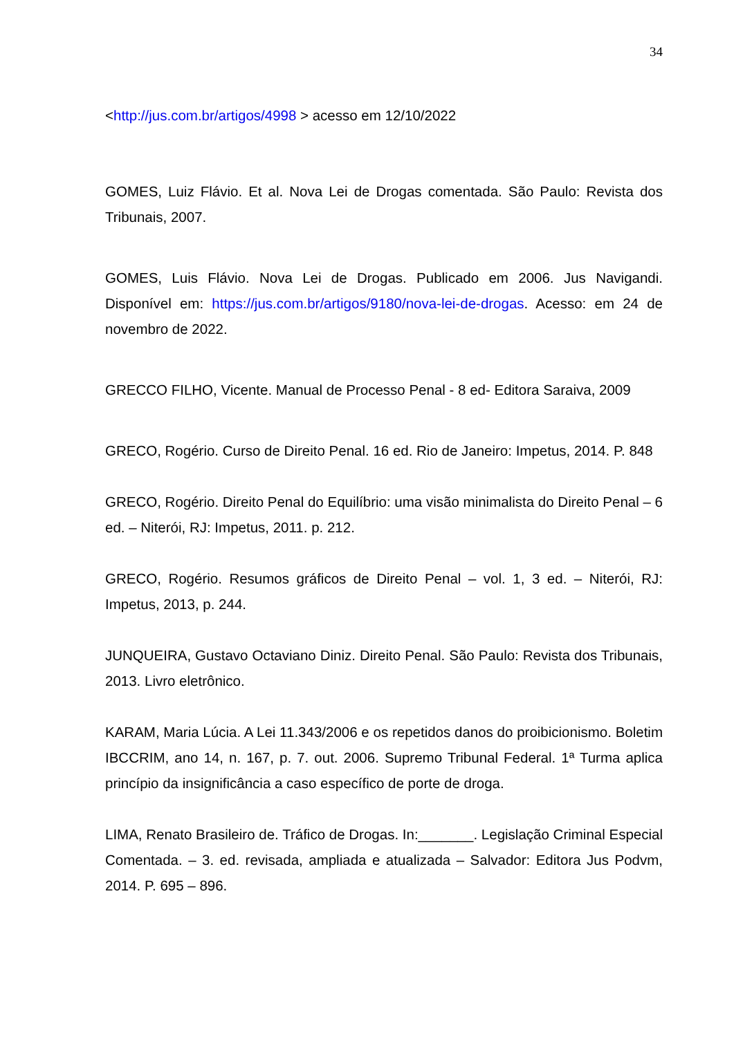34
<http://jus.com.br/artigos/4998 > acesso em 12/10/2022
GOMES, Luiz Flávio. Et al. Nova Lei de Drogas comentada. São Paulo: Revista dos Tribunais, 2007.
GOMES, Luis Flávio. Nova Lei de Drogas. Publicado em 2006. Jus Navigandi. Disponível em: https://jus.com.br/artigos/9180/nova-lei-de-drogas. Acesso: em 24 de novembro de 2022.
GRECCO FILHO, Vicente. Manual de Processo Penal - 8 ed- Editora Saraiva, 2009
GRECO, Rogério. Curso de Direito Penal. 16 ed. Rio de Janeiro: Impetus, 2014. P. 848
GRECO, Rogério. Direito Penal do Equilíbrio: uma visão minimalista do Direito Penal – 6 ed. – Niterói, RJ: Impetus, 2011. p. 212.
GRECO, Rogério. Resumos gráficos de Direito Penal – vol. 1, 3 ed. – Niterói, RJ: Impetus, 2013, p. 244.
JUNQUEIRA, Gustavo Octaviano Diniz. Direito Penal. São Paulo: Revista dos Tribunais, 2013. Livro eletrônico.
KARAM, Maria Lúcia. A Lei 11.343/2006 e os repetidos danos do proibicionismo. Boletim IBCCRIM, ano 14, n. 167, p. 7. out. 2006. Supremo Tribunal Federal. 1ª Turma aplica princípio da insignificância a caso específico de porte de droga.
LIMA, Renato Brasileiro de. Tráfico de Drogas. In:_______. Legislação Criminal Especial Comentada. – 3. ed. revisada, ampliada e atualizada – Salvador: Editora Jus Podvm, 2014. P. 695 – 896.